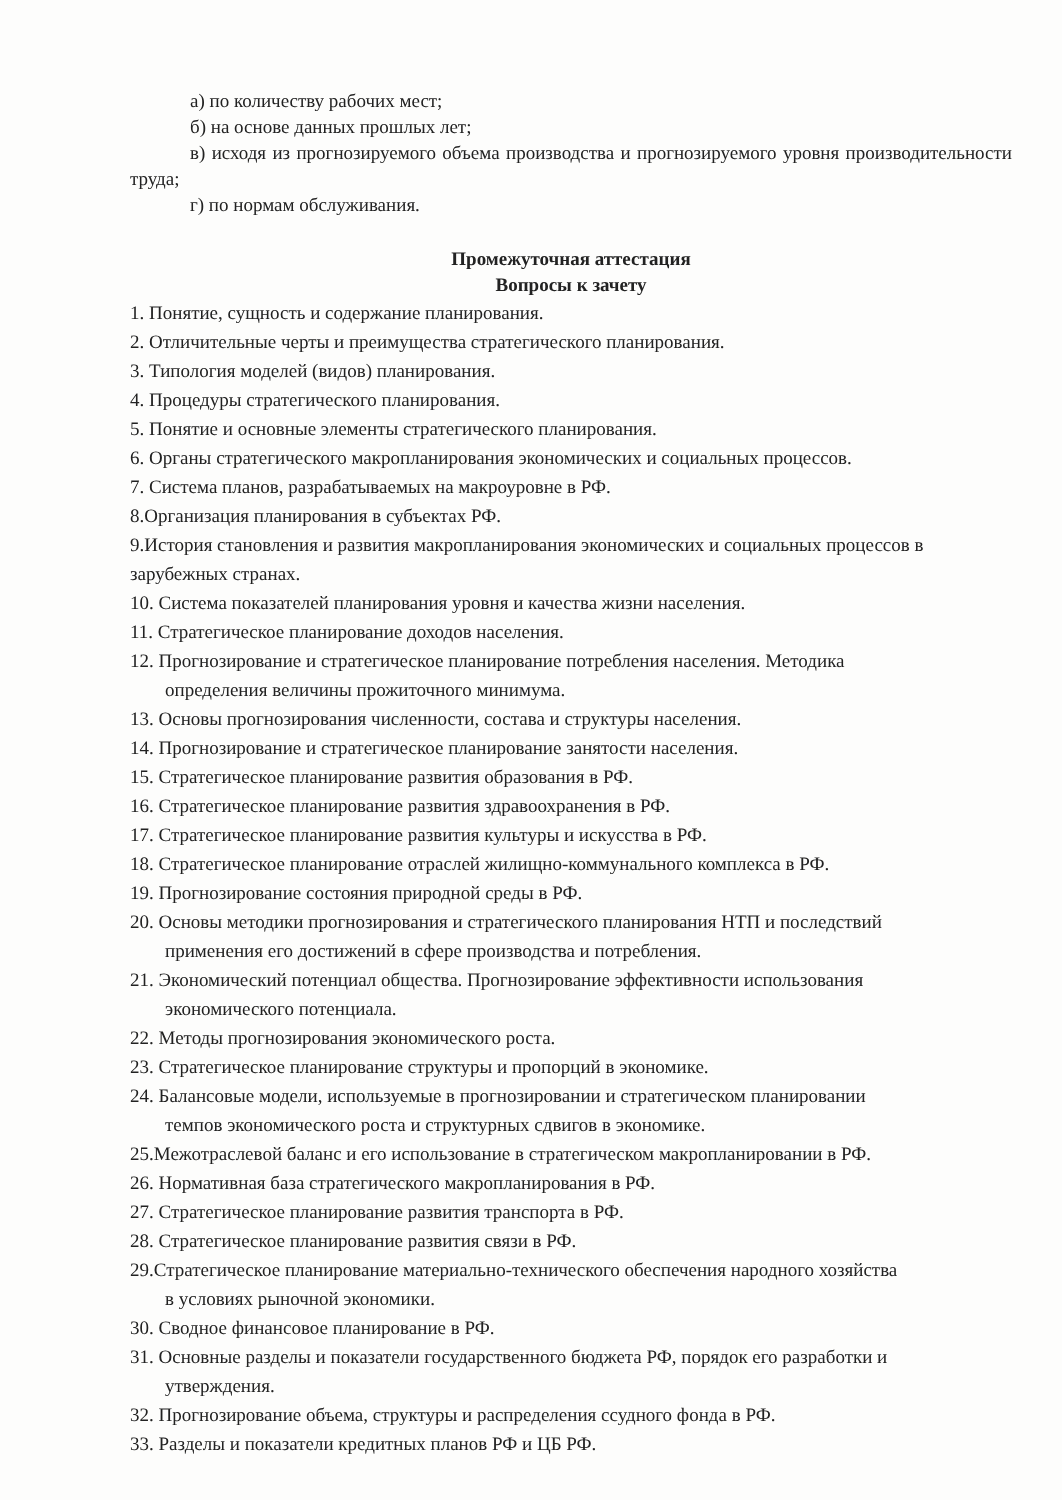а) по количеству рабочих мест;
б) на основе данных прошлых лет;
в) исходя из прогнозируемого объема производства и прогнозируемого уровня производительности труда;
г) по нормам обслуживания.
Промежуточная аттестация
Вопросы к зачету
1. Понятие, сущность и содержание планирования.
2. Отличительные черты и преимущества стратегического планирования.
3. Типология моделей (видов) планирования.
4. Процедуры стратегического планирования.
5. Понятие и основные элементы стратегического планирования.
6. Органы стратегического макропланирования экономических и социальных процессов.
7. Система планов, разрабатываемых на макроуровне в РФ.
8.Организация планирования в субъектах РФ.
9.История становления и развития макропланирования экономических и социальных процессов в зарубежных странах.
10. Система показателей планирования уровня и качества жизни населения.
11. Стратегическое планирование доходов населения.
12. Прогнозирование и стратегическое планирование потребления населения. Методика
определения величины прожиточного минимума.
13. Основы прогнозирования численности, состава и структуры населения.
14. Прогнозирование и стратегическое планирование занятости населения.
15. Стратегическое планирование развития образования в РФ.
16. Стратегическое планирование развития здравоохранения в РФ.
17. Стратегическое планирование развития культуры и искусства в РФ.
18. Стратегическое планирование отраслей жилищно-коммунального комплекса в РФ.
19. Прогнозирование состояния природной среды в РФ.
20. Основы методики прогнозирования и стратегического планирования НТП и последствий
применения его достижений в сфере производства и потребления.
21. Экономический потенциал общества. Прогнозирование эффективности использования
экономического потенциала.
22. Методы прогнозирования экономического роста.
23. Стратегическое планирование структуры и пропорций в экономике.
24. Балансовые модели, используемые в прогнозировании и стратегическом планировании
темпов экономического роста и структурных сдвигов в экономике.
25.Межотраслевой баланс и его использование в стратегическом макропланировании в РФ.
26. Нормативная база стратегического макропланирования в РФ.
27. Стратегическое планирование развития транспорта в РФ.
28. Стратегическое планирование развития связи в РФ.
29.Стратегическое планирование материально-технического обеспечения народного хозяйства
в условиях рыночной экономики.
30. Сводное финансовое планирование в РФ.
31. Основные разделы и показатели государственного бюджета РФ, порядок его разработки и
утверждения.
32. Прогнозирование объема, структуры и распределения ссудного фонда в РФ.
33. Разделы и показатели кредитных планов РФ и ЦБ РФ.